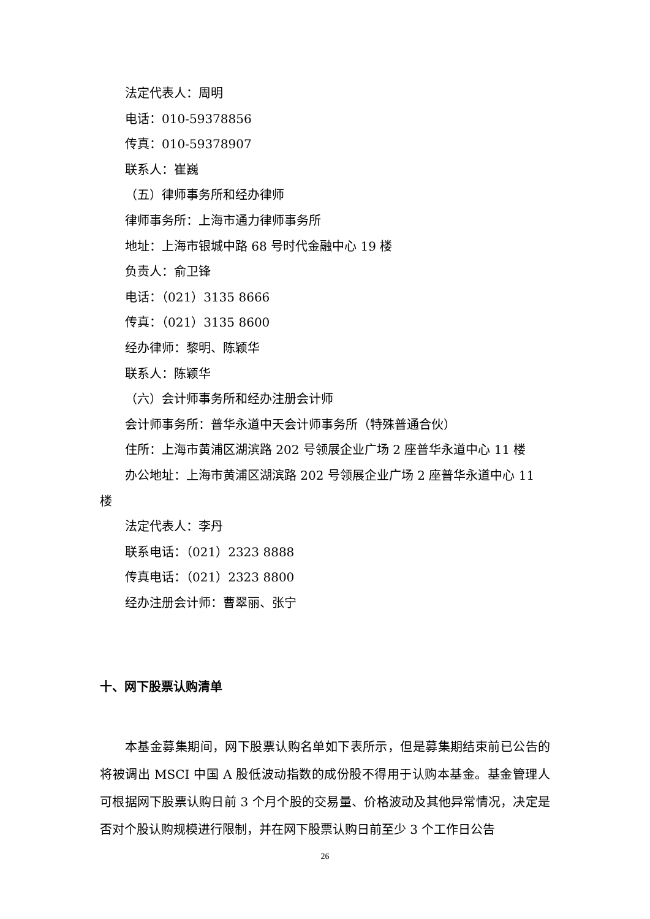法定代表人：周明
电话：010-59378856
传真：010-59378907
联系人：崔巍
（五）律师事务所和经办律师
律师事务所：上海市通力律师事务所
地址：上海市银城中路 68 号时代金融中心 19 楼
负责人：俞卫锋
电话：（021）3135 8666
传真：（021）3135 8600
经办律师：黎明、陈颖华
联系人：陈颖华
（六）会计师事务所和经办注册会计师
会计师事务所：普华永道中天会计师事务所（特殊普通合伙）
住所：上海市黄浦区湖滨路 202 号领展企业广场 2 座普华永道中心 11 楼
办公地址：上海市黄浦区湖滨路 202 号领展企业广场 2 座普华永道中心 11 楼
法定代表人：李丹
联系电话：（021）2323 8888
传真电话：（021）2323 8800
经办注册会计师：曹翠丽、张宁
十、网下股票认购清单
本基金募集期间，网下股票认购名单如下表所示，但是募集期结束前已公告的将被调出 MSCI 中国 A 股低波动指数的成份股不得用于认购本基金。基金管理人可根据网下股票认购日前 3 个月个股的交易量、价格波动及其他异常情况，决定是否对个股认购规模进行限制，并在网下股票认购日前至少 3 个工作日公告
26